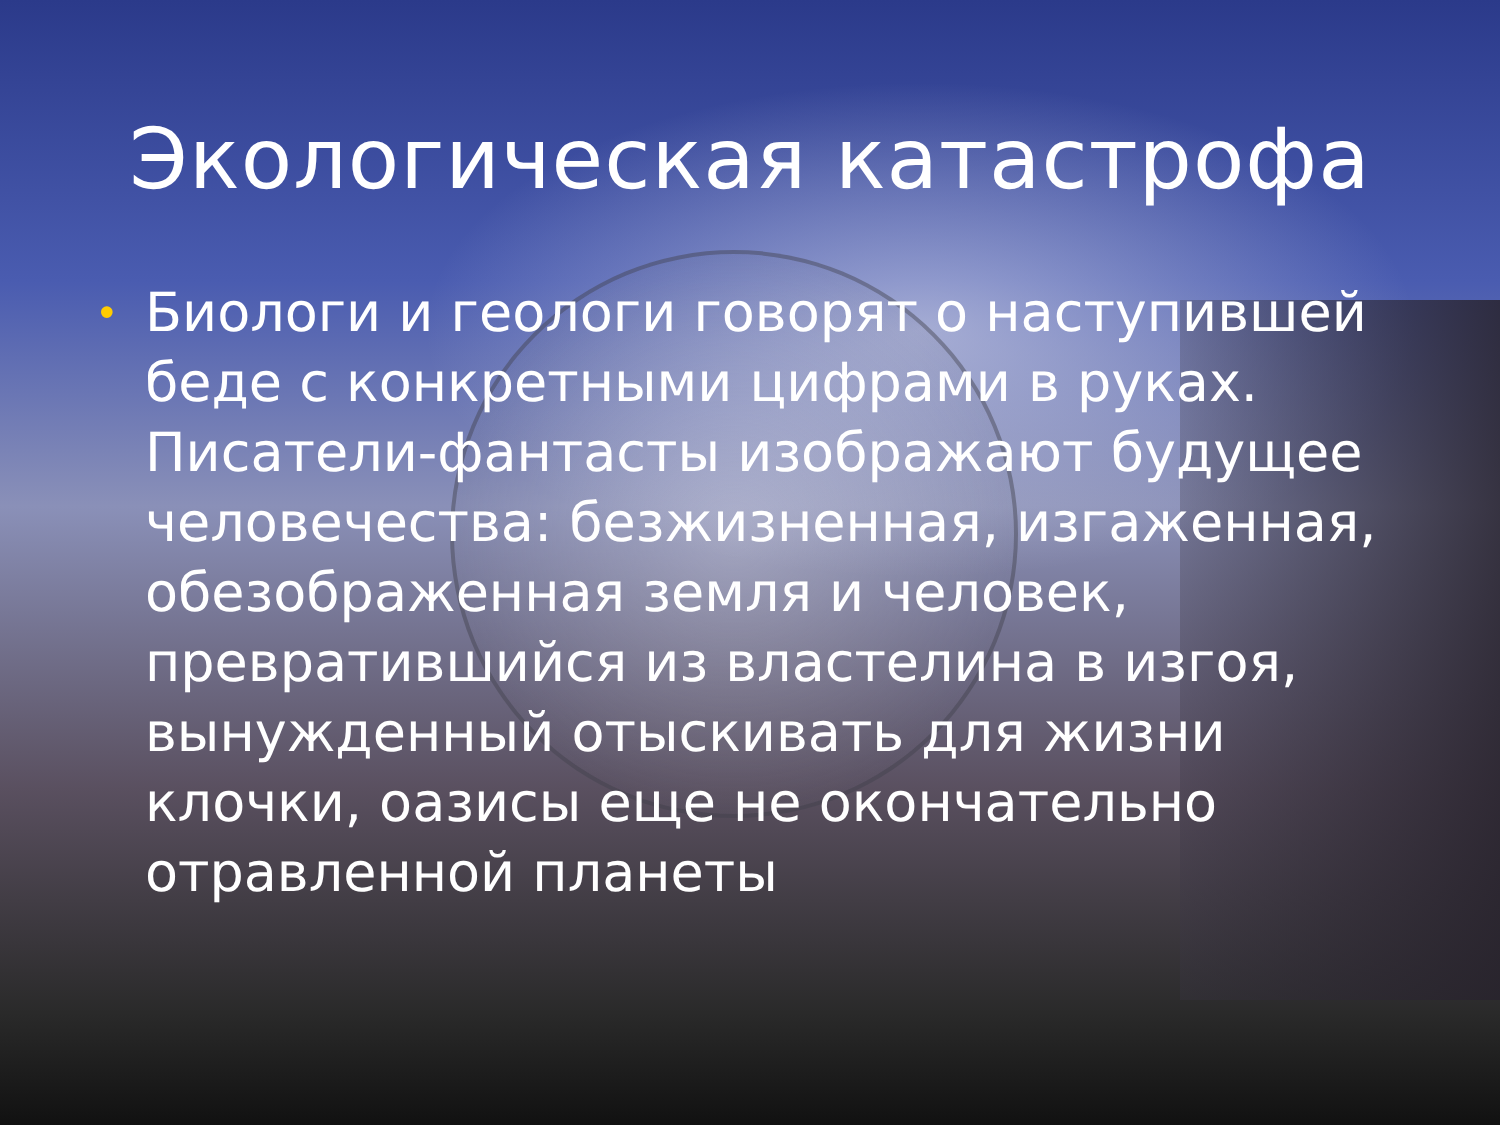Экологическая катастрофа
• Биологи и геологи говорят о наступившей беде с конкретными цифрами в руках. Писатели-фантасты изображают будущее человечества: безжизненная, изгаженная, обезображенная земля и человек, превратившийся из властелина в изгоя, вынужденный отыскивать для жизни клочки, оазисы еще не окончательно отравленной планеты